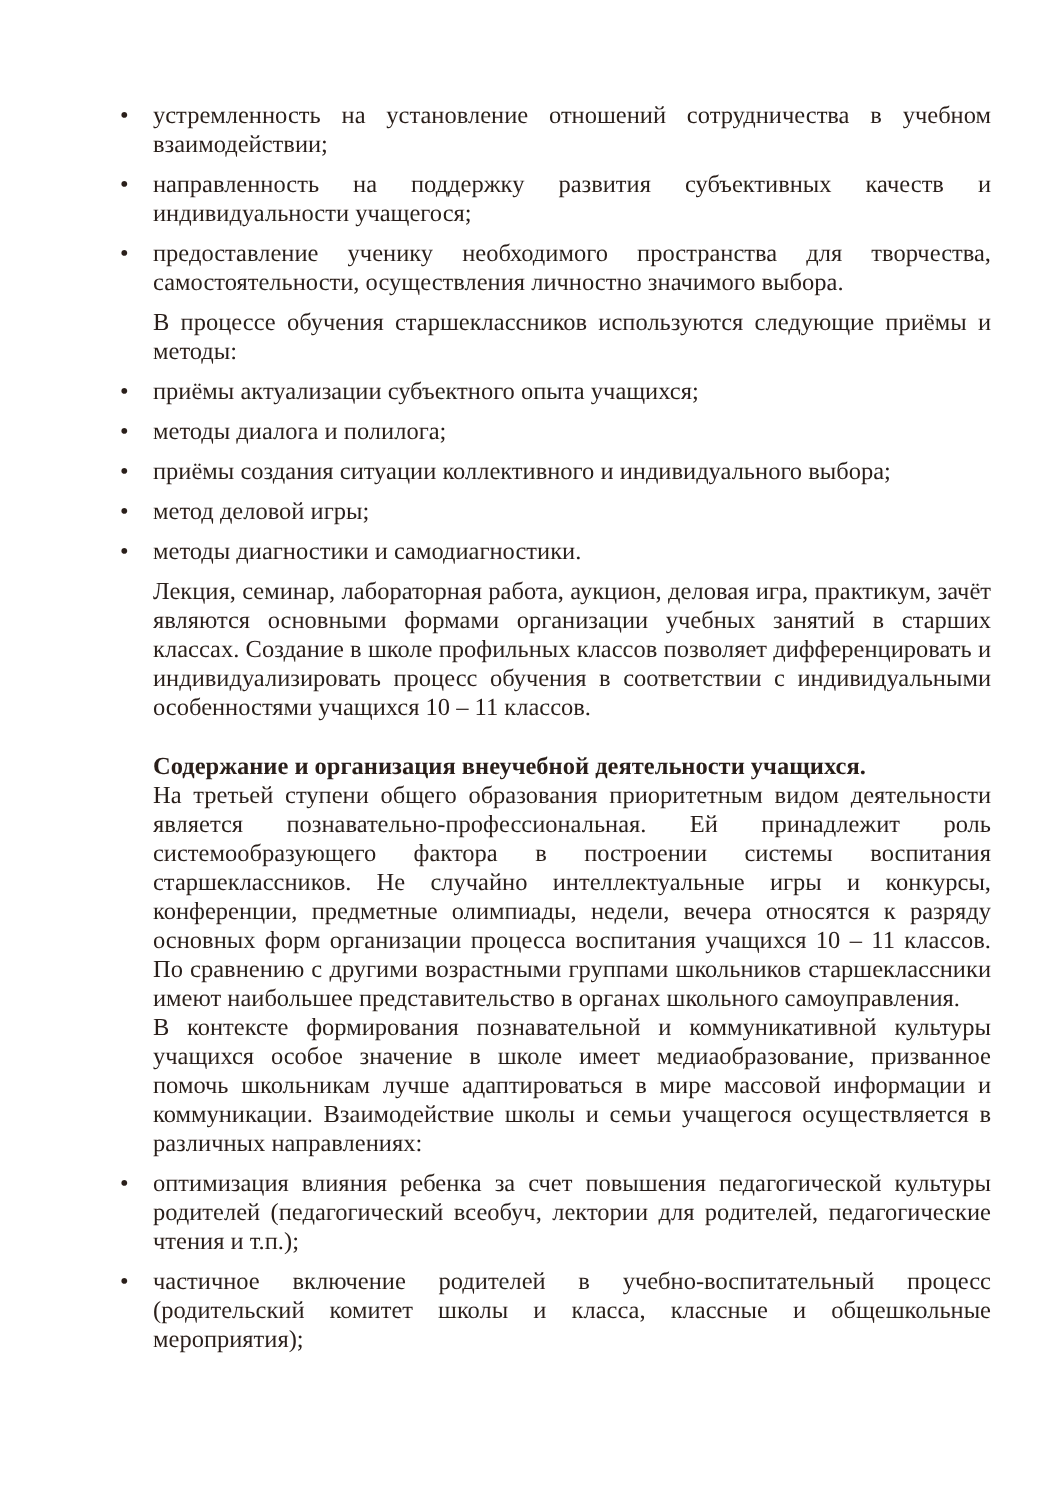• устремленность на установление отношений сотрудничества в учебном взаимодействии;
• направленность на поддержку развития субъективных качеств и индивидуальности учащегося;
• предоставление ученику необходимого пространства для творчества, самостоятельности, осуществления личностно значимого выбора.
В процессе обучения старшеклассников используются следующие приёмы и методы:
• приёмы актуализации субъектного опыта учащихся;
• методы диалога и полилога;
• приёмы создания ситуации коллективного и индивидуального выбора;
• метод деловой игры;
• методы диагностики и самодиагностики.
Лекция, семинар, лабораторная работа, аукцион, деловая игра, практикум, зачёт являются основными формами организации учебных занятий в старших классах. Создание в школе профильных классов позволяет дифференцировать и индивидуализировать процесс обучения в соответствии с индивидуальными особенностями учащихся 10 – 11 классов.
Содержание и организация внеучебной деятельности учащихся.
На третьей ступени общего образования приоритетным видом деятельности является познавательно-профессиональная. Ей принадлежит роль системообразующего фактора в построении системы воспитания старшеклассников. Не случайно интеллектуальные игры и конкурсы, конференции, предметные олимпиады, недели, вечера относятся к разряду основных форм организации процесса воспитания учащихся 10 – 11 классов. По сравнению с другими возрастными группами школьников старшеклассники имеют наибольшее представительство в органах школьного самоуправления.
В контексте формирования познавательной и коммуникативной культуры учащихся особое значение в школе имеет медиаобразование, призванное помочь школьникам лучше адаптироваться в мире массовой информации и коммуникации. Взаимодействие школы и семьи учащегося осуществляется в различных направлениях:
• оптимизация влияния ребенка за счет повышения педагогической культуры родителей (педагогический всеобуч, лектории для родителей, педагогические чтения и т.п.);
• частичное включение родителей в учебно-воспитательный процесс (родительский комитет школы и класса, классные и общешкольные мероприятия);